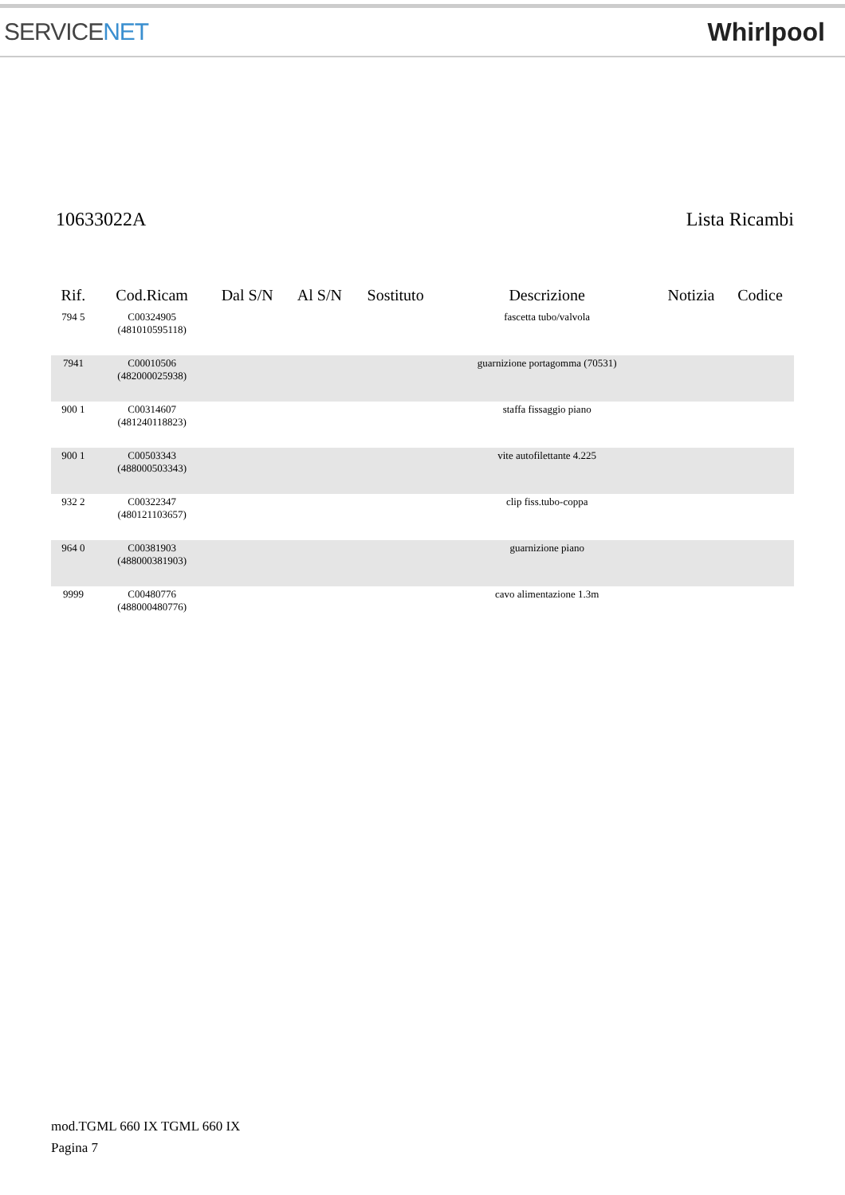SERVICENET Whirlpool
10633022A Lista Ricambi
| Rif. | Cod.Ricam | Dal S/N | Al S/N | Sostituto | Descrizione | Notizia | Codice |
| --- | --- | --- | --- | --- | --- | --- | --- |
| 794 5 | C00324905 (481010595118) | | | | fascetta tubo/valvola | | |
| 7941 | C00010506 (482000025938) | | | | guarnizione portagomma (70531) | | |
| 900 1 | C00314607 (481240118823) | | | | staffa fissaggio piano | | |
| 900 1 | C00503343 (488000503343) | | | | vite autofilettante 4.225 | | |
| 932 2 | C00322347 (480121103657) | | | | clip fiss.tubo-coppa | | |
| 964 0 | C00381903 (488000381903) | | | | guarnizione piano | | |
| 9999 | C00480776 (488000480776) | | | | cavo alimentazione 1.3m | | |
mod.TGML 660 IX TGML 660 IX
Pagina 7